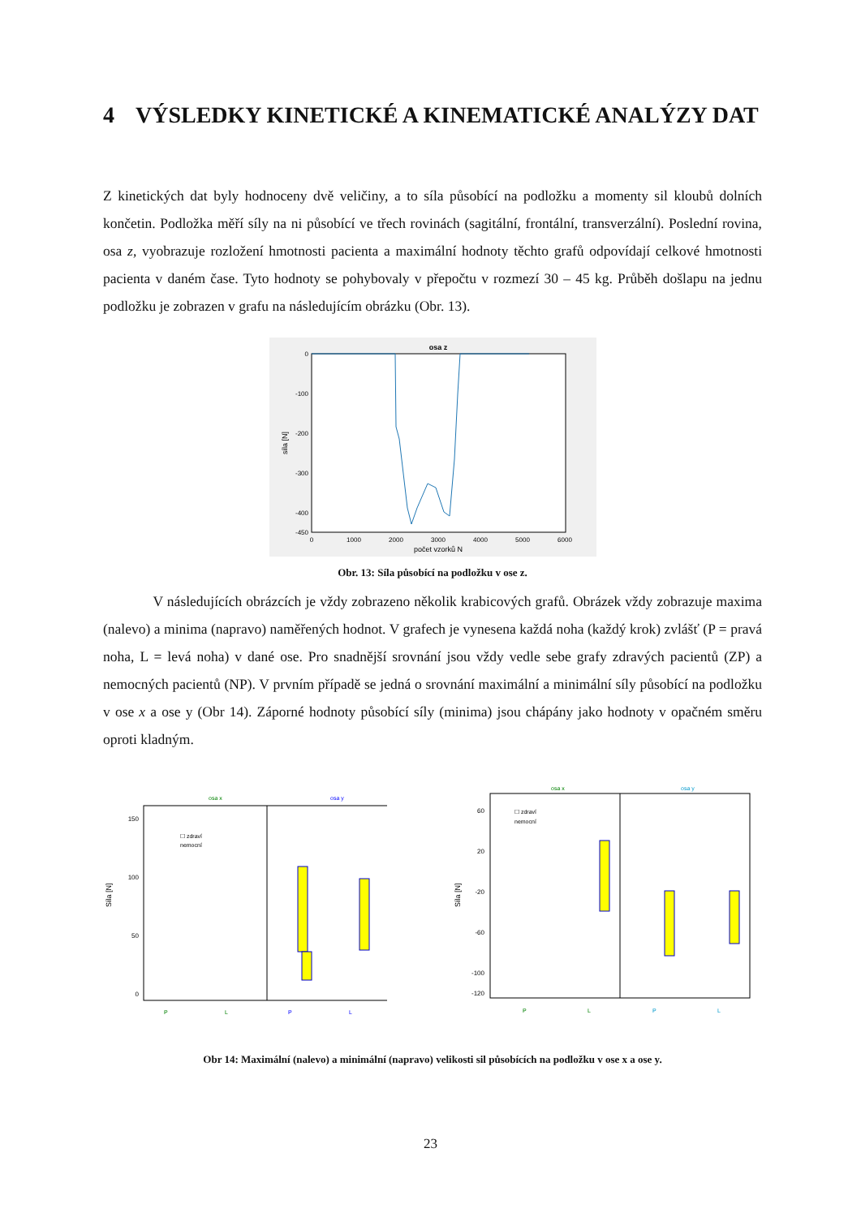4 VÝSLEDKY KINETICKÉ A KINEMATICKÉ ANALÝZY DAT
Z kinetických dat byly hodnoceny dvě veličiny, a to síla působící na podložku a momenty sil kloubů dolních končetin. Podložka měří síly na ni působící ve třech rovinách (sagitální, frontální, transverzální). Poslední rovina, osa z, vyobrazuje rozložení hmotnosti pacienta a maximální hodnoty těchto grafů odpovídají celkové hmotnosti pacienta v daném čase. Tyto hodnoty se pohybovaly v přepočtu v rozmezí 30 – 45 kg. Průběh došlapu na jednu podložku je zobrazen v grafu na následujícím obrázku (Obr. 13).
osa z
0
-100
-200
-300
-400
-450
0
1000
2000
3000
4000
5000
6000
počet vzorků N
síla [N]
Obr. 13: Síla působící na podložku v ose z.
V následujících obrázcích je vždy zobrazeno několik krabicových grafů. Obrázek vždy zobrazuje maxima (nalevo) a minima (napravo) naměřených hodnot. V grafech je vynesena každá noha (každý krok) zvlášť (P = pravá noha, L = levá noha) v dané ose. Pro snadnější srovnání jsou vždy vedle sebe grafy zdravých pacientů (ZP) a nemocných pacientů (NP). V prvním případě se jedná o srovnání maximální a minimální síly působící na podložku v ose x a ose y (Obr 14). Záporné hodnoty působící síly (minima) jsou chápány jako hodnoty v opačném směru oproti kladným.
osa x
osa y
150
100
50
0
Síla [N]
☐ zdraví
nemocní
P
L
P
L
osa x
osa y
60
20
-20
-60
-100
-120
Síla [N]
☐ zdraví
nemocní
P
L
P
L
Obr 14: Maximální (nalevo) a minimální (napravo) velikosti sil působících na podložku v ose x a ose y.
23